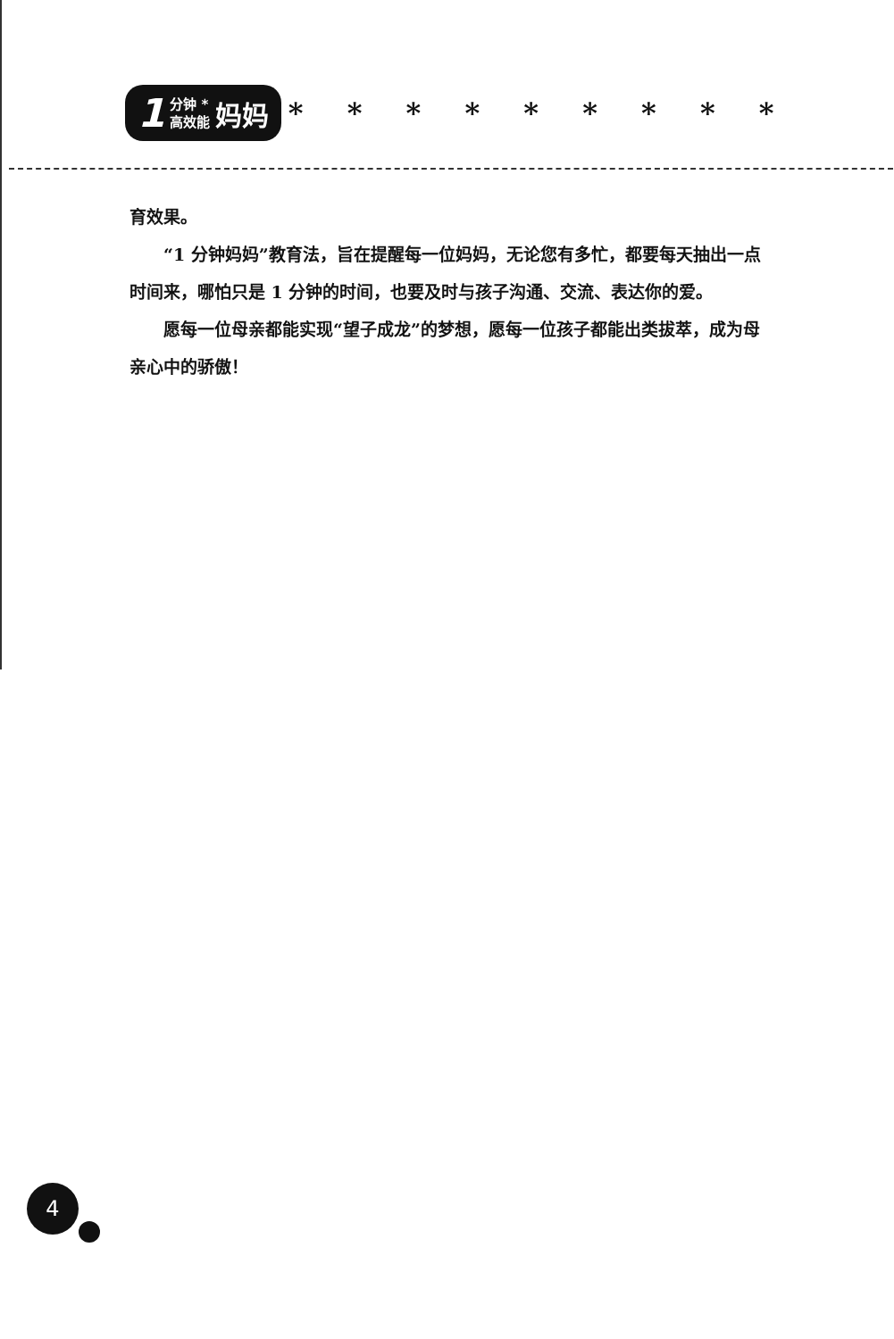1 分钟 *
高效能 妈妈 * * * * * * * * *
育效果。
“1 分钟妈妈”教育法，旨在提醒每一位妈妈，无论您有多忙，都要每天抽出一点时间来，哪怕只是 1 分钟的时间，也要及时与孩子沟通、交流、表达你的爱。
愿每一位母亲都能实现“望子成龙”的梦想，愿每一位孩子都能出类拔萃，成为母亲心中的骄傲！
4